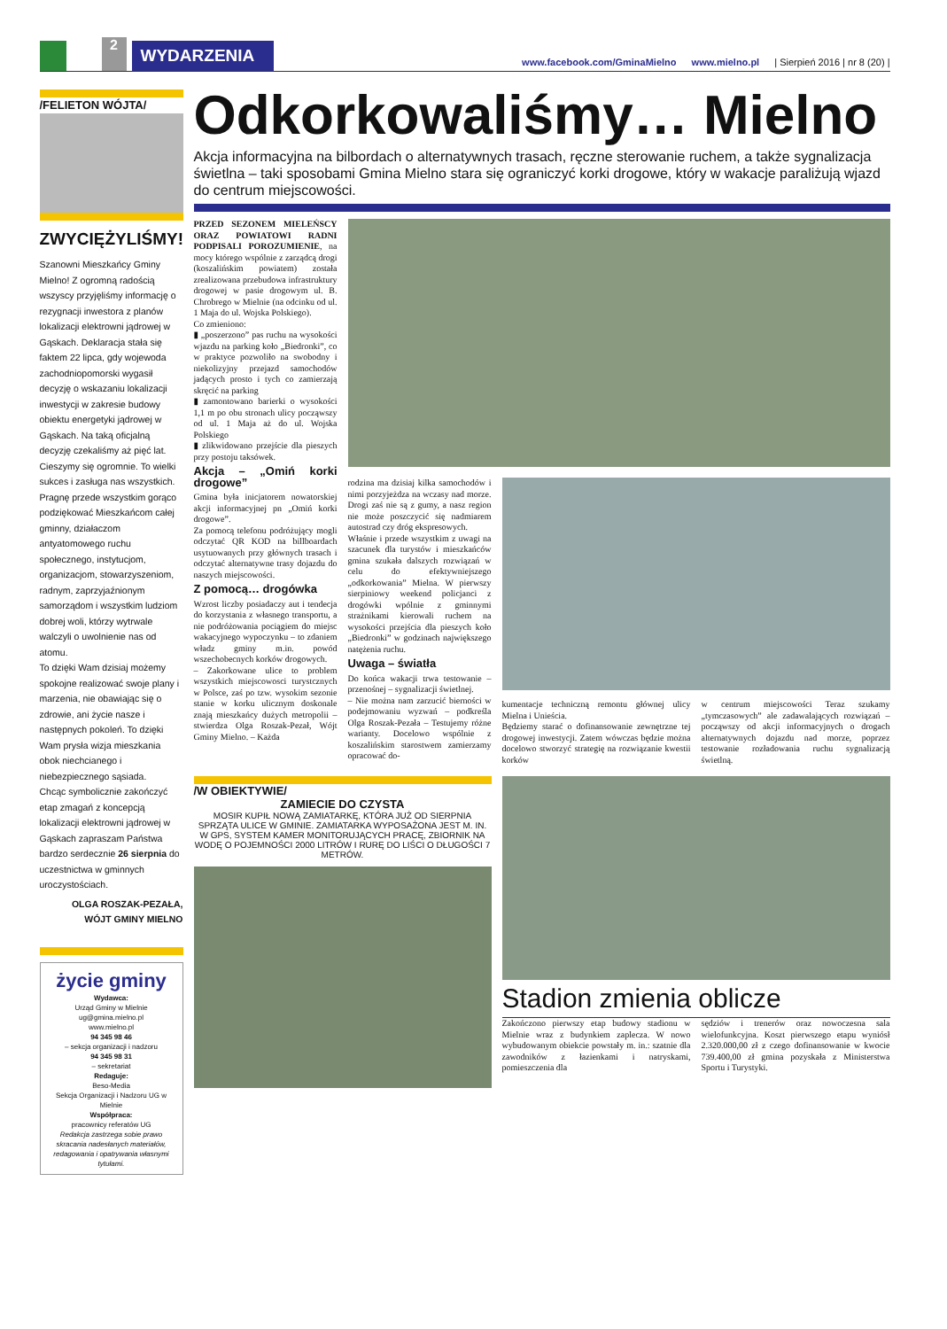2
WYDARZENIA
www.facebook.com/GminaMielno www.mielno.pl | Sierpień 2016 | nr 8 (20) |
/FELIETON WÓJTA/
ZWYCIĘŻYLIŚMY!
Szanowni Mieszkańcy Gminy Mielno! Z ogromną radością wszyscy przyjęliśmy informację o rezygnacji inwestora z planów lokalizacji elektrowni jądrowej w Gąskach. Deklaracja stała się faktem 22 lipca, gdy wojewoda zachodniopomorski wygasił decyzję o wskazaniu lokalizacji inwestycji w zakresie budowy obiektu energetyki jądrowej w Gąskach. Na taką oficjalną decyzję czekaliśmy aż pięć lat. Cieszymy się ogromnie. To wielki sukces i zasługa nas wszystkich. Pragnę przede wszystkim gorąco podziękować Mieszkańcom całej gminny, działaczom antyatomowego ruchu społecznego, instytucjom, organizacjom, stowarzyszeniom, radnym, zaprzyjaźnionym samorządom i wszystkim ludziom dobrej woli, którzy wytrwale walczyli o uwolnienie nas od atomu.
To dzięki Wam dzisiaj możemy spokojne realizować swoje plany i marzenia, nie obawiając się o zdrowie, ani życie nasze i następnych pokoleń. To dzięki Wam prysła wizja mieszkania obok niechcianego i niebezpiecznego sąsiada.
Chcąc symbolicznie zakończyć etap zmagań z koncepcją lokalizacji elektrowni jądrowej w Gąskach zapraszam Państwa bardzo serdecznie 26 sierpnia do uczestnictwa w gminnych uroczystościach.
OLGA ROSZAK-PEZAŁA,
WÓJT GMINY MIELNO
życie gminy
Wydawca:
Urząd Gminy w Mielnie
ug@gmina.mielno.pl
www.mielno.pl
94 345 98 46
– sekcja organizacji i nadzoru
94 345 98 31
– sekretariat
Redaguje:
Beso-Media
Sekcja Organizacji i Nadzoru UG w Mielnie
Współpraca:
pracownicy referatów UG
Redakcja zastrzega sobie prawo skracania nadesłanych materiałów, redagowania i opatrywania własnymi tytułami.
Odkorkowaliśmy… Mielno
Akcja informacyjna na bilbordach o alternatywnych trasach, ręczne sterowanie ruchem, a także sygnalizacja świetlna – taki sposobami Gmina Mielno stara się ograniczyć korki drogowe, który w wakacje paraliżują wjazd do centrum miejscowości.
PRZED SEZONEM MIELEŃSCY ORAZ POWIATOWI RADNI PODPISALI POROZUMIENIE, na mocy którego wspólnie z zarządcą drogi (koszalińskim powiatem) została zrealizowana przebudowa infrastruktury drogowej w pasie drogowym ul. B. Chrobrego w Mielnie (na odcinku od ul. 1 Maja do ul. Wojska Polskiego).
Co zmieniono:
▮ „poszerzono” pas ruchu na wysokości wjazdu na parking koło „Biedronki”, co w praktyce pozwoliło na swobodny i niekolizyjny przejazd samochodów jadących prosto i tych co zamierzają skręcić na parking
▮ zamontowano barierki o wysokości 1,1 m po obu stronach ulicy począwszy od ul. 1 Maja aż do ul. Wojska Polskiego
▮ zlikwidowano przejście dla pieszych przy postoju taksówek.
Akcja – „Omiń korki drogowe”
Gmina była inicjatorem nowatorskiej akcji informacyjnej pn „Omiń korki drogowe”.
Za pomocą telefonu podróżujący mogli odczytać QR KOD na billboardach usytuowanych przy głównych trasach i odczytać alternatywne trasy dojazdu do naszych miejscowości.
Z pomocą… drogówka
Wzrost liczby posiadaczy aut i tendecja do korzystania z własnego transportu, a nie podróżowania pociągiem do miejsc wakacyjnego wypoczynku – to zdaniem władz gminy m.in. powód wszechobecnych korków drogowych.
– Zakorkowane ulice to problem wszystkich miejscowosci turystcznych w Polsce, zaś po tzw. wysokim sezonie stanie w korku ulicznym doskonale znają mieszkańcy dużych metropolii – stwierdza Olga Roszak-Pezał, Wójt Gminy Mielno. – Każda
rodzina ma dzisiaj kilka samochodów i nimi porzyjeżdza na wczasy nad morze. Drogi zaś nie są z gumy, a nasz region nie może poszczycić się nadmiarem autostrad czy dróg ekspresowych.
Właśnie i przede wszystkim z uwagi na szacunek dla turystów i mieszkańców gmina szukała dalszych rozwiązań w celu do efektywniejszego „odkorkowania” Mielna. W pierwszy sierpiniowy weekend policjanci z drogówki wpólnie z gminnymi strażnikami kierowali ruchem na wysokości przejścia dla pieszych koło „Biedronki” w godzinach największego natężenia ruchu.
Uwaga – światła
Do końca wakacji trwa testowanie – przenośnej – sygnalizacji świetlnej.
– Nie można nam zarzucić bierności w podejmowaniu wyzwań – podkreśla Olga Roszak-Pezała – Testujemy różne warianty. Docelowo wspólnie z koszalińskim starostwem zamierzamy opracować do-
kumentacje techniczną remontu głównej ulicy Mielna i Unieścia.
Będziemy starać o dofinansowanie zewnętrzne tej drogowej inwestycji. Zatem wówczas będzie można docelowo stworzyć strategię na rozwiązanie kwestii korków
w centrum miejscowości Teraz szukamy „tymczasowych” ale zadawalających rozwiązań – począwszy od akcji informacyjnych o drogach alternatywnych dojazdu nad morze, poprzez testowanie rozładowania ruchu sygnalizacją świetlną.
/W OBIEKTYWIE/
ZAMIECIE DO CZYSTA
MOSIR KUPIŁ NOWĄ ZAMIATARKĘ, KTÓRA JUŻ OD SIERPNIA SPRZĄTA ULICE W GMINIE. ZAMIATARKA WYPOSAŻONA JEST M. IN. W GPS, SYSTEM KAMER MONITORUJĄCYCH PRACĘ, ZBIORNIK NA WODĘ O POJEMNOŚCI 2000 LITRÓW I RURĘ DO LIŚCI O DŁUGOŚCI 7 METRÓW.
Stadion zmienia oblicze
Zakończono pierwszy etap budowy stadionu w Mielnie wraz z budynkiem zaplecza. W nowo wybudowanym obiekcie powstały m. in.: szatnie dla zawodników z łazienkami i natryskami, pomieszczenia dla
sędziów i trenerów oraz nowoczesna sala wielofunkcyjna. Koszt pierwszego etapu wyniósł 2.320.000,00 zł z czego dofinansowanie w kwocie 739.400,00 zł gmina pozyskała z Ministerstwa Sportu i Turystyki.